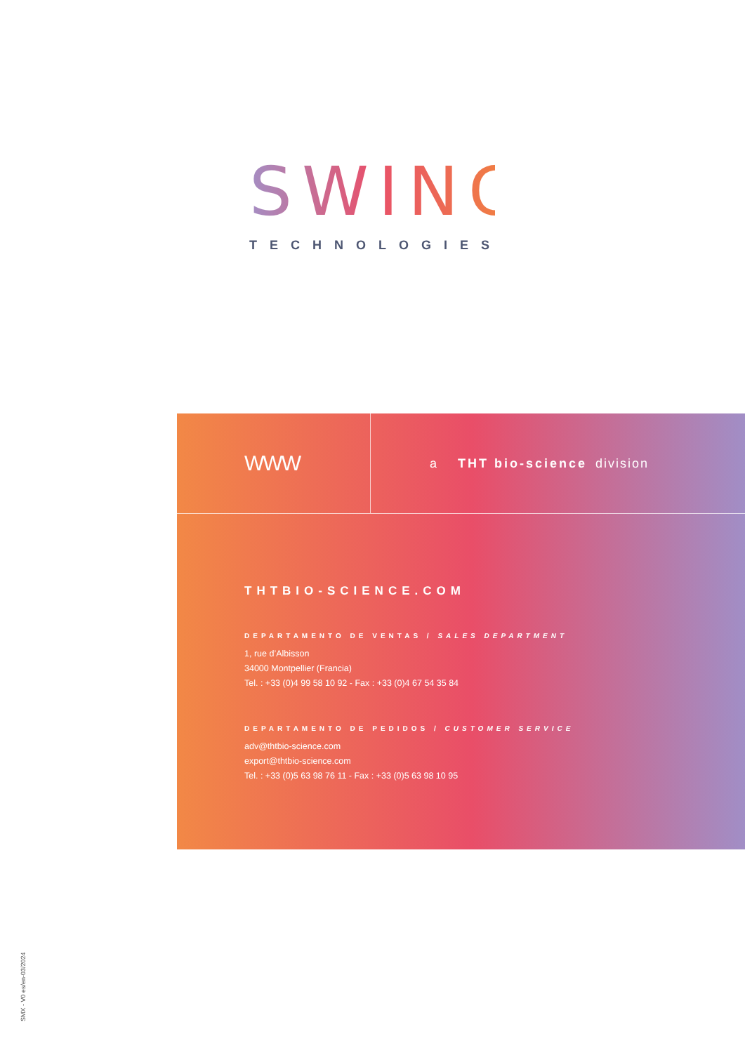SWING
TECHNOLOGIES
WWW
a THT bio-science division
THTBIO-SCIENCE.COM
DEPARTAMENTO DE VENTAS / SALES DEPARTMENT
1, rue d’Albisson
34000 Montpellier (Francia)
Tel. : +33 (0)4 99 58 10 92 - Fax : +33 (0)4 67 54 35 84
DEPARTAMENTO DE PEDIDOS / CUSTOMER SERVICE
adv@thtbio-science.com
export@thtbio-science.com
Tel. : +33 (0)5 63 98 76 11 - Fax : +33 (0)5 63 98 10 95
SMX - V0 es/en-03/2024